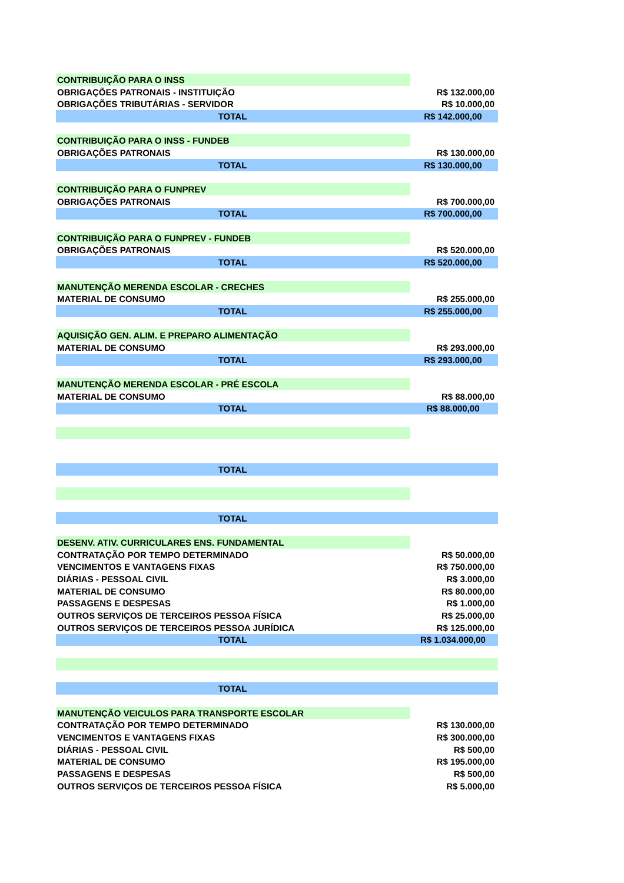| CONTRIBUIÇÃO PARA O INSS | |
| OBRIGAÇÕES PATRONAIS - INSTITUIÇÃO | R$ 132.000,00 |
| OBRIGAÇÕES TRIBUTÁRIAS - SERVIDOR | R$ 10.000,00 |
| TOTAL | R$ 142.000,00 |
| CONTRIBUIÇÃO PARA O INSS - FUNDEB | |
| OBRIGAÇÕES PATRONAIS | R$ 130.000,00 |
| TOTAL | R$ 130.000,00 |
| CONTRIBUIÇÃO PARA O FUNPREV | |
| OBRIGAÇÕES PATRONAIS | R$ 700.000,00 |
| TOTAL | R$ 700.000,00 |
| CONTRIBUIÇÃO PARA O FUNPREV - FUNDEB | |
| OBRIGAÇÕES PATRONAIS | R$ 520.000,00 |
| TOTAL | R$ 520.000,00 |
| MANUTENÇÃO MERENDA ESCOLAR - CRECHES | |
| MATERIAL DE CONSUMO | R$ 255.000,00 |
| TOTAL | R$ 255.000,00 |
| AQUISIÇÃO GEN. ALIM. E PREPARO ALIMENTAÇÃO | |
| MATERIAL DE CONSUMO | R$ 293.000,00 |
| TOTAL | R$ 293.000,00 |
| MANUTENÇÃO MERENDA ESCOLAR - PRÉ ESCOLA | |
| MATERIAL DE CONSUMO | R$ 88.000,00 |
| TOTAL | R$ 88.000,00 |
| TOTAL | |
| TOTAL | |
| DESENV. ATIV. CURRICULARES ENS. FUNDAMENTAL | |
| CONTRATAÇÃO POR TEMPO DETERMINADO | R$ 50.000,00 |
| VENCIMENTOS E VANTAGENS FIXAS | R$ 750.000,00 |
| DIÁRIAS - PESSOAL CIVIL | R$ 3.000,00 |
| MATERIAL DE CONSUMO | R$ 80.000,00 |
| PASSAGENS E DESPESAS | R$ 1.000,00 |
| OUTROS SERVIÇOS DE TERCEIROS PESSOA FÍSICA | R$ 25.000,00 |
| OUTROS SERVIÇOS DE TERCEIROS PESSOA JURÍDICA | R$ 125.000,00 |
| TOTAL | R$ 1.034.000,00 |
| TOTAL | |
| MANUTENÇÃO VEICULOS PARA TRANSPORTE ESCOLAR | |
| CONTRATAÇÃO POR TEMPO DETERMINADO | R$ 130.000,00 |
| VENCIMENTOS E VANTAGENS FIXAS | R$ 300.000,00 |
| DIÁRIAS - PESSOAL CIVIL | R$ 500,00 |
| MATERIAL DE CONSUMO | R$ 195.000,00 |
| PASSAGENS E DESPESAS | R$ 500,00 |
| OUTROS SERVIÇOS DE TERCEIROS PESSOA FÍSICA | R$ 5.000,00 |